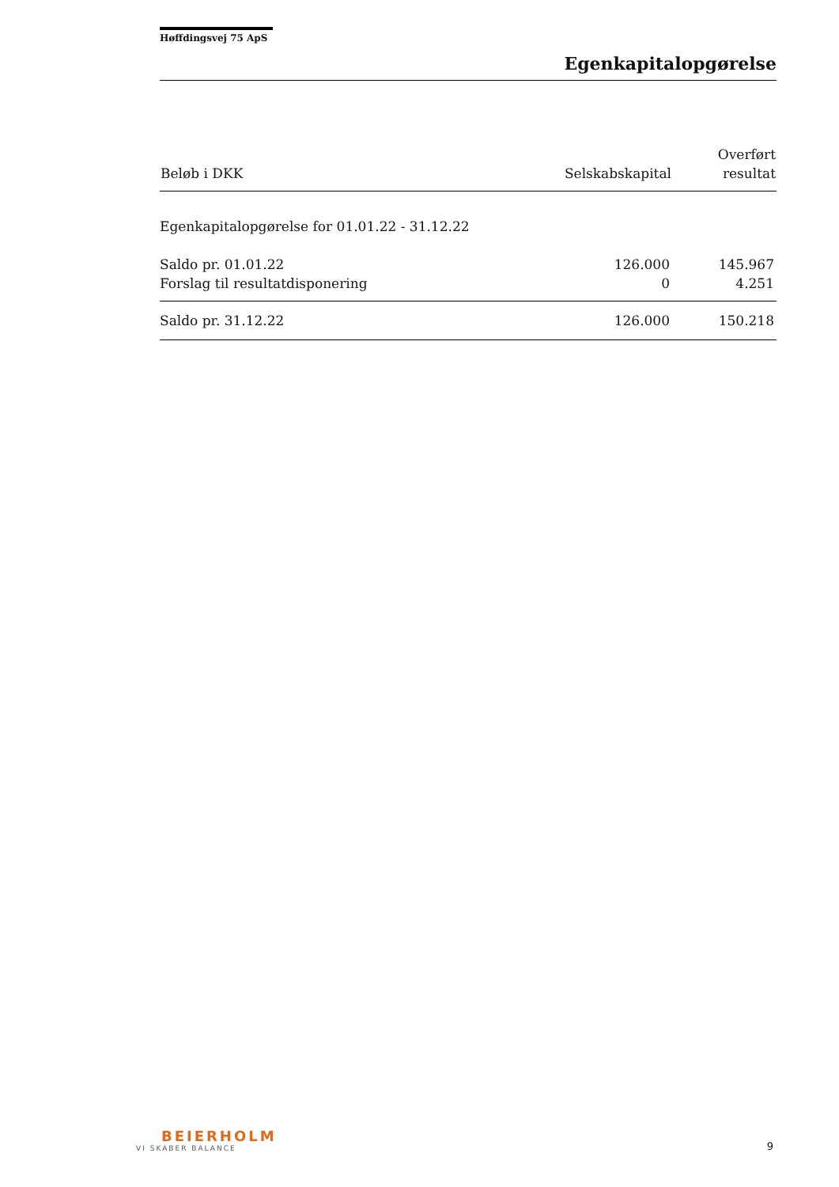Høffdingsvej 75 ApS
Egenkapitalopgørelse
| Beløb i DKK | Selskabskapital | Overført resultat |
| --- | --- | --- |
| Egenkapitalopgørelse for 01.01.22 - 31.12.22 | | |
| Saldo pr. 01.01.22 | 126.000 | 145.967 |
| Forslag til resultatdisponering | 0 | 4.251 |
| Saldo pr. 31.12.22 | 126.000 | 150.218 |
BEIERHOLM
VI SKABER BALANCE
9